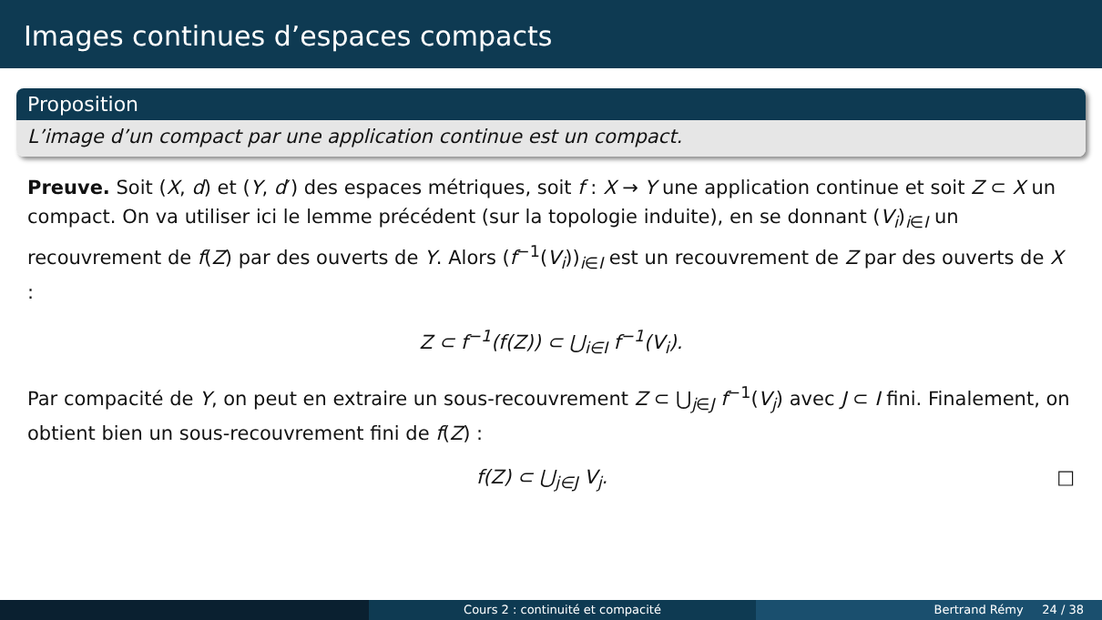Images continues d’espaces compacts
Proposition
L’image d’un compact par une application continue est un compact.
Preuve. Soit (X, d) et (Y, d′) des espaces métriques, soit f : X → Y une application continue et soit Z ⊂ X un compact. On va utiliser ici le lemme précédent (sur la topologie induite), en se donnant (V<sub>i</sub>)<sub>i∈I</sub> un recouvrement de f(Z) par des ouverts de Y. Alors (f<sup>−1</sup>(V<sub>i</sub>))<sub>i∈I</sub> est un recouvrement de Z par des ouverts de X :
Z ⊂ f<sup>−1</sup>(f(Z)) ⊂ ⋃<sub>i∈I</sub> f<sup>−1</sup>(V<sub>i</sub>).
Par compacité de Y, on peut en extraire un sous-recouvrement Z ⊂ ⋃<sub>j∈J</sub> f<sup>−1</sup>(V<sub>j</sub>) avec J ⊂ I fini. Finalement, on obtient bien un sous-recouvrement fini de f(Z) :
f(Z) ⊂ ⋃<sub>j∈J</sub> V<sub>j</sub>. □
Cours 2 : continuité et compacité Bertrand Rémy 24 / 38